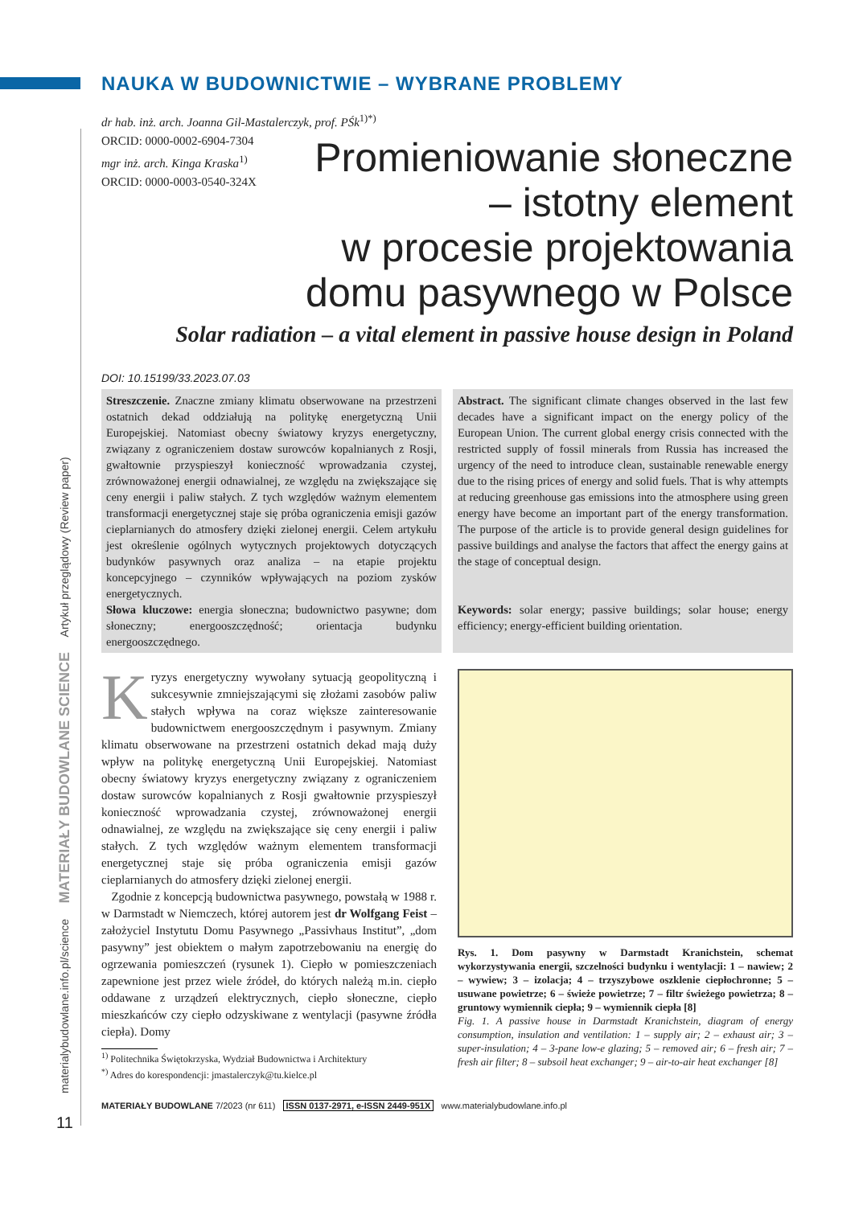materialybudowlane.info.pl/science MATERIAŁY BUDOWLANE SCIENCE Artykuł przeglądowy (Review paper)
NAUKA W BUDOWNICTWIE – WYBRANE PROBLEMY
dr hab. inż. arch. Joanna Gil-Mastalerczyk, prof. PŚk<sup>1)*)</sup>
ORCID: 0000-0002-6904-7304
mgr inż. arch. Kinga Kraska<sup>1)</sup>
ORCID: 0000-0003-0540-324X
Promieniowanie słoneczne
– istotny element
w procesie projektowania
domu pasywnego w Polsce
Solar radiation – a vital element in passive house design in Poland
DOI: 10.15199/33.2023.07.03
Streszczenie. Znaczne zmiany klimatu obserwowane na przestrzeni ostatnich dekad oddziałują na politykę energetyczną Unii Europejskiej. Natomiast obecny światowy kryzys energetyczny, związany z ograniczeniem dostaw surowców kopalnianych z Rosji, gwałtownie przyspieszył konieczność wprowadzania czystej, zrównoważonej energii odnawialnej, ze względu na zwiększające się ceny energii i paliw stałych. Z tych względów ważnym elementem transformacji energetycznej staje się próba ograniczenia emisji gazów cieplarnianych do atmosfery dzięki zielonej energii. Celem artykułu jest określenie ogólnych wytycznych projektowych dotyczących budynków pasywnych oraz analiza – na etapie projektu koncepcyjnego – czynników wpływających na poziom zysków energetycznych.
Słowa kluczowe: energia słoneczna; budownictwo pasywne; dom słoneczny; energooszczędność; orientacja budynku energooszczędnego.
Abstract. The significant climate changes observed in the last few decades have a significant impact on the energy policy of the European Union. The current global energy crisis connected with the restricted supply of fossil minerals from Russia has increased the urgency of the need to introduce clean, sustainable renewable energy due to the rising prices of energy and solid fuels. That is why attempts at reducing greenhouse gas emissions into the atmosphere using green energy have become an important part of the energy transformation. The purpose of the article is to provide general design guidelines for passive buildings and analyse the factors that affect the energy gains at the stage of conceptual design.
Keywords: solar energy; passive buildings; solar house; energy efficiency; energy-efficient building orientation.
Kryzys energetyczny wywołany sytuacją geopolityczną i sukcesywnie zmniejszającymi się złożami zasobów paliw stałych wpływa na coraz większe zainteresowanie budownictwem energooszczędnym i pasywnym. Zmiany klimatu obserwowane na przestrzeni ostatnich dekad mają duży wpływ na politykę energetyczną Unii Europejskiej. Natomiast obecny światowy kryzys energetyczny związany z ograniczeniem dostaw surowców kopalnianych z Rosji gwałtownie przyspieszył konieczność wprowadzania czystej, zrównoważonej energii odnawialnej, ze względu na zwiększające się ceny energii i paliw stałych. Z tych względów ważnym elementem transformacji energetycznej staje się próba ograniczenia emisji gazów cieplarnianych do atmosfery dzięki zielonej energii.
Zgodnie z koncepcją budownictwa pasywnego, powstałą w 1988 r. w Darmstadt w Niemczech, której autorem jest dr Wolfgang Feist – założyciel Instytutu Domu Pasywnego „Passivhaus Institut”, „dom pasywny” jest obiektem o małym zapotrzebowaniu na energię do ogrzewania pomieszczeń (rysunek 1). Ciepło w pomieszczeniach zapewnione jest przez wiele źródeł, do których należą m.in. ciepło oddawane z urządzeń elektrycznych, ciepło słoneczne, ciepło mieszkańców czy ciepło odzyskiwane z wentylacji (pasywne źródła ciepła). Domy
<sup>1)</sup> Politechnika Świętokrzyska, Wydział Budownictwa i Architektury
<sup>*)</sup> Adres do korespondencji: jmastalerczyk@tu.kielce.pl
Rys. 1. Dom pasywny w Darmstadt Kranichstein, schemat wykorzystywania energii, szczelności budynku i wentylacji: 1 – nawiew; 2 – wywiew; 3 – izolacja; 4 – trzyszybowe oszklenie ciepłochronne; 5 – usuwane powietrze; 6 – świeże powietrze; 7 – filtr świeżego powietrza; 8 – gruntowy wymiennik ciepła; 9 – wymiennik ciepła [8]
Fig. 1. A passive house in Darmstadt Kranichstein, diagram of energy consumption, insulation and ventilation: 1 – supply air; 2 – exhaust air; 3 – super-insulation; 4 – 3-pane low-e glazing; 5 – removed air; 6 – fresh air; 7 – fresh air filter; 8 – subsoil heat exchanger; 9 – air-to-air heat exchanger [8]
MATERIAŁY BUDOWLANE 7/2023 (nr 611) ISSN 0137-2971, e-ISSN 2449-951X www.materialybudowlane.info.pl
11